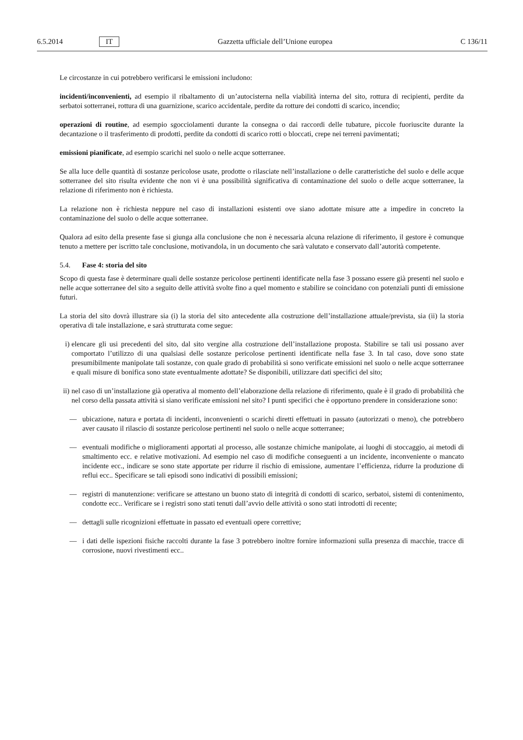6.5.2014 IT Gazzetta ufficiale dell’Unione europea C 136/11
Le circostanze in cui potrebbero verificarsi le emissioni includono:
incidenti/inconvenienti, ad esempio il ribaltamento di un’autocisterna nella viabilità interna del sito, rottura di recipienti, perdite da serbatoi sotterranei, rottura di una guarnizione, scarico accidentale, perdite da rotture dei condotti di scarico, incendio;
operazioni di routine, ad esempio sgocciolamenti durante la consegna o dai raccordi delle tubature, piccole fuoriuscite durante la decantazione o il trasferimento di prodotti, perdite da condotti di scarico rotti o bloccati, crepe nei terreni pavimentati;
emissioni pianificate, ad esempio scarichi nel suolo o nelle acque sotterranee.
Se alla luce delle quantità di sostanze pericolose usate, prodotte o rilasciate nell’installazione o delle caratteristiche del suolo e delle acque sotterranee del sito risulta evidente che non vi è una possibilità significativa di contaminazione del suolo o delle acque sotterranee, la relazione di riferimento non è richiesta.
La relazione non è richiesta neppure nel caso di installazioni esistenti ove siano adottate misure atte a impedire in concreto la contaminazione del suolo o delle acque sotterranee.
Qualora ad esito della presente fase si giunga alla conclusione che non è necessaria alcuna relazione di riferimento, il gestore è comunque tenuto a mettere per iscritto tale conclusione, motivandola, in un documento che sarà valutato e conservato dall’autorità competente.
5.4. Fase 4: storia del sito
Scopo di questa fase è determinare quali delle sostanze pericolose pertinenti identificate nella fase 3 possano essere già presenti nel suolo e nelle acque sotterranee del sito a seguito delle attività svolte fino a quel momento e stabilire se coincidano con potenziali punti di emissione futuri.
La storia del sito dovrà illustrare sia (i) la storia del sito antecedente alla costruzione dell’installazione attuale/prevista, sia (ii) la storia operativa di tale installazione, e sarà strutturata come segue:
i) elencare gli usi precedenti del sito, dal sito vergine alla costruzione dell’installazione proposta. Stabilire se tali usi possano aver comportato l’utilizzo di una qualsiasi delle sostanze pericolose pertinenti identificate nella fase 3. In tal caso, dove sono state presumibilmente manipolate tali sostanze, con quale grado di probabilità si sono verificate emissioni nel suolo o nelle acque sotterranee e quali misure di bonifica sono state eventualmente adottate? Se disponibili, utilizzare dati specifici del sito;
ii) nel caso di un’installazione già operativa al momento dell’elaborazione della relazione di riferimento, quale è il grado di probabilità che nel corso della passata attività si siano verificate emissioni nel sito? I punti specifici che è opportuno prendere in considerazione sono:
— ubicazione, natura e portata di incidenti, inconvenienti o scarichi diretti effettuati in passato (autorizzati o meno), che potrebbero aver causato il rilascio di sostanze pericolose pertinenti nel suolo o nelle acque sotterranee;
— eventuali modifiche o miglioramenti apportati al processo, alle sostanze chimiche manipolate, ai luoghi di stoccaggio, ai metodi di smaltimento ecc. e relative motivazioni. Ad esempio nel caso di modifiche conseguenti a un incidente, inconveniente o mancato incidente ecc., indicare se sono state apportate per ridurre il rischio di emissione, aumentare l’efficienza, ridurre la produzione di reflui ecc.. Specificare se tali episodi sono indicativi di possibili emissioni;
— registri di manutenzione: verificare se attestano un buono stato di integrità di condotti di scarico, serbatoi, sistemi di contenimento, condotte ecc.. Verificare se i registri sono stati tenuti dall’avvio delle attività o sono stati introdotti di recente;
— dettagli sulle ricognizioni effettuate in passato ed eventuali opere correttive;
— i dati delle ispezioni fisiche raccolti durante la fase 3 potrebbero inoltre fornire informazioni sulla presenza di macchie, tracce di corrosione, nuovi rivestimenti ecc..